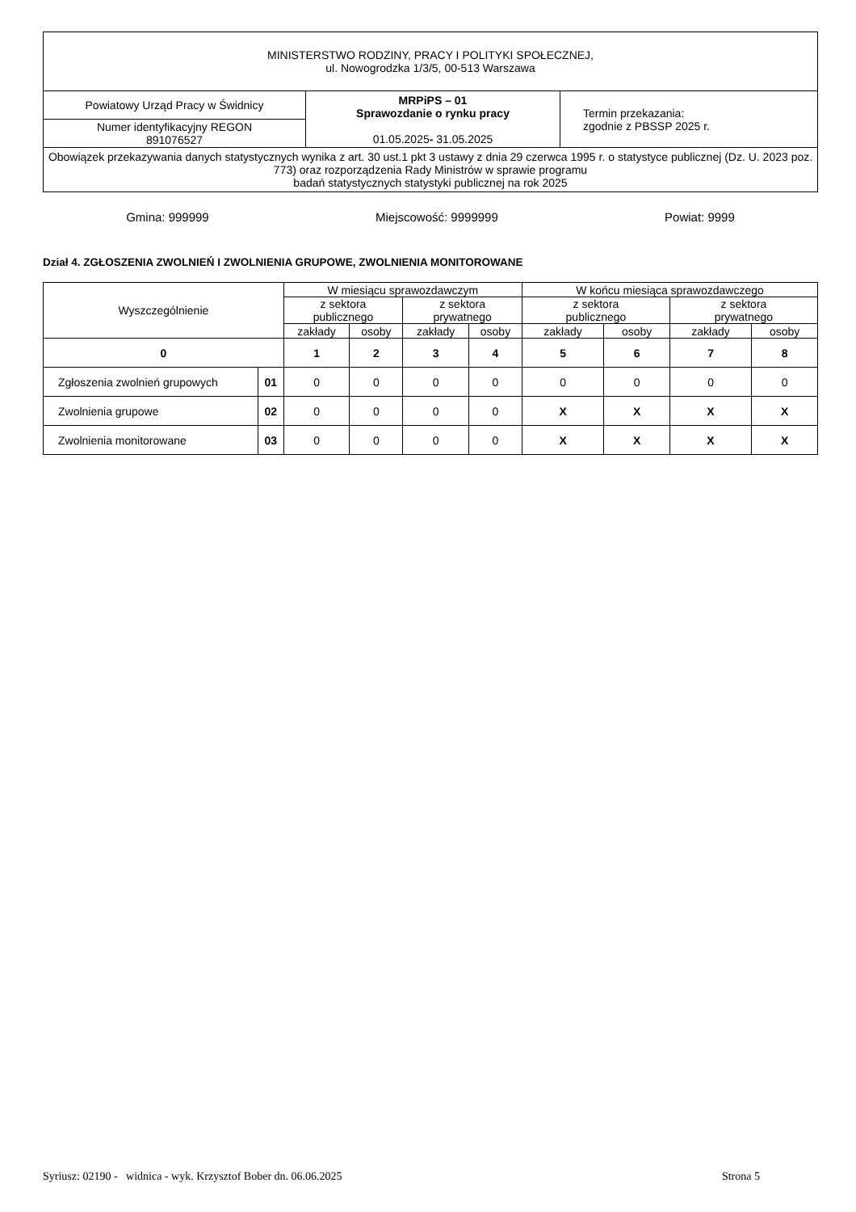| MINISTERSTWO RODZINY, PRACY I POLITYKI SPOŁECZNEJ, ul. Nowogrodzka 1/3/5, 00-513 Warszawa | | |
| Powiatowy Urząd Pracy w Świdnicy | MRPiPS – 01 Sprawozdanie o rynku pracy 01.05.2025 - 31.05.2025 | Termin przekazania: zgodnie z PBSSP 2025 r. |
| Numer identyfikacyjny REGON 891076527 | | |
| Obowiązek przekazywania danych statystycznych wynika z art. 30 ust.1 pkt 3 ustawy z dnia 29 czerwca 1995 r. o statystyce publicznej (Dz. U. 2023 poz. 773) oraz rozporządzenia Rady Ministrów w sprawie programu badań statystycznych statystyki publicznej na rok 2025 | | |
Gmina: 999999 Miejscowość: 9999999 Powiat: 9999
Dział 4. ZGŁOSZENIA ZWOLNIEŃ I ZWOLNIENIA GRUPOWE, ZWOLNIENIA MONITOROWANE
| Wyszczególnienie | | W miesiącu sprawozdawczym | | | | W końcu miesiąca sprawozdawczego | | | |
| --- | --- | --- | --- | --- | --- | --- | --- | --- | --- |
| | | z sektora publicznego | | z sektora prywatnego | | z sektora publicznego | | z sektora prywatnego | |
| | | zakłady | osoby | zakłady | osoby | zakłady | osoby | zakłady | osoby |
| 0 | | 1 | 2 | 3 | 4 | 5 | 6 | 7 | 8 |
| Zgłoszenia zwolnień grupowych | 01 | 0 | 0 | 0 | 0 | 0 | 0 | 0 | 0 |
| Zwolnienia grupowe | 02 | 0 | 0 | 0 | 0 | X | X | X | X |
| Zwolnienia monitorowane | 03 | 0 | 0 | 0 | 0 | X | X | X | X |
Syriusz: 02190 - widnica - wyk. Krzysztof Bober dn. 06.06.2025 Strona 5